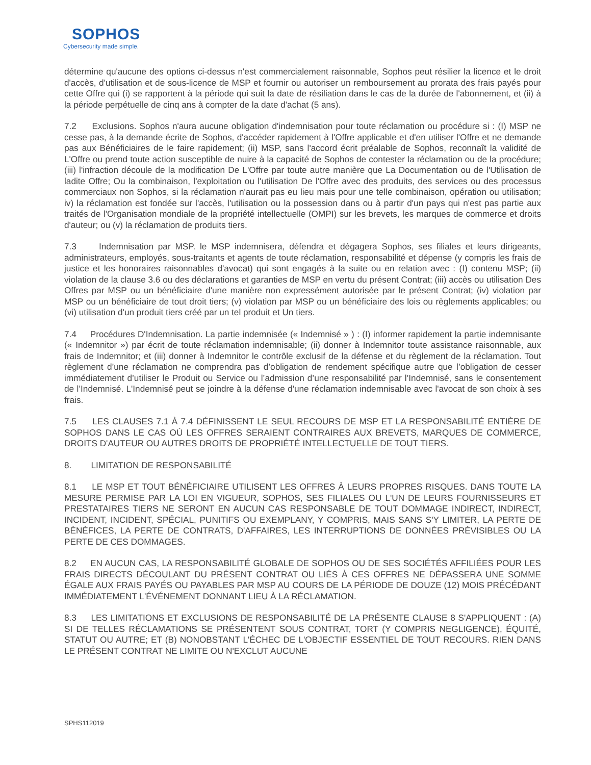SOPHOS
Cybersecurity made simple.
détermine qu'aucune des options ci-dessus n'est commercialement raisonnable, Sophos peut résilier la licence et le droit d'accès, d'utilisation et de sous-licence de MSP et fournir ou autoriser un remboursement au prorata des frais payés pour cette Offre qui (i) se rapportent à la période qui suit la date de résiliation dans le cas de la durée de l'abonnement, et (ii) à la période perpétuelle de cinq ans à compter de la date d'achat (5 ans).
7.2 Exclusions. Sophos n'aura aucune obligation d'indemnisation pour toute réclamation ou procédure si : (I) MSP ne cesse pas, à la demande écrite de Sophos, d'accéder rapidement à l'Offre applicable et d'en utiliser l'Offre et ne demande pas aux Bénéficiaires de le faire rapidement; (ii) MSP, sans l'accord écrit préalable de Sophos, reconnaît la validité de L'Offre ou prend toute action susceptible de nuire à la capacité de Sophos de contester la réclamation ou de la procédure; (iii) l'infraction découle de la modification De L'Offre par toute autre manière que La Documentation ou de l'Utilisation de ladite Offre; Ou la combinaison, l'exploitation ou l'utilisation De l'Offre avec des produits, des services ou des processus commerciaux non Sophos, si la réclamation n'aurait pas eu lieu mais pour une telle combinaison, opération ou utilisation; iv) la réclamation est fondée sur l'accès, l'utilisation ou la possession dans ou à partir d'un pays qui n'est pas partie aux traités de l'Organisation mondiale de la propriété intellectuelle (OMPI) sur les brevets, les marques de commerce et droits d'auteur; ou (v) la réclamation de produits tiers.
7.3 Indemnisation par MSP. le MSP indemnisera, défendra et dégagera Sophos, ses filiales et leurs dirigeants, administrateurs, employés, sous-traitants et agents de toute réclamation, responsabilité et dépense (y compris les frais de justice et les honoraires raisonnables d'avocat) qui sont engagés à la suite ou en relation avec : (I) contenu MSP; (ii) violation de la clause 3.6 ou des déclarations et garanties de MSP en vertu du présent Contrat; (iii) accès ou utilisation Des Offres par MSP ou un bénéficiaire d'une manière non expressément autorisée par le présent Contrat; (iv) violation par MSP ou un bénéficiaire de tout droit tiers; (v) violation par MSP ou un bénéficiaire des lois ou règlements applicables; ou (vi) utilisation d'un produit tiers créé par un tel produit et Un tiers.
7.4 Procédures D'Indemnisation. La partie indemnisée (« Indemnisé » ) : (I) informer rapidement la partie indemnisante (« Indemnitor ») par écrit de toute réclamation indemnisable; (ii) donner à Indemnitor toute assistance raisonnable, aux frais de Indemnitor; et (iii) donner à Indemnitor le contrôle exclusif de la défense et du règlement de la réclamation. Tout règlement d’une réclamation ne comprendra pas d’obligation de rendement spécifique autre que l’obligation de cesser immédiatement d’utiliser le Produit ou Service ou l’admission d’une responsabilité par l’Indemnisé, sans le consentement de l’Indemnisé. L'Indemnisé peut se joindre à la défense d'une réclamation indemnisable avec l'avocat de son choix à ses frais.
7.5 LES CLAUSES 7.1 À 7.4 DÉFINISSENT LE SEUL RECOURS DE MSP ET LA RESPONSABILITÉ ENTIÈRE DE SOPHOS DANS LE CAS OÙ LES OFFRES SERAIENT CONTRAIRES AUX BREVETS, MARQUES DE COMMERCE, DROITS D'AUTEUR OU AUTRES DROITS DE PROPRIÉTÉ INTELLECTUELLE DE TOUT TIERS.
8. LIMITATION DE RESPONSABILITÉ
8.1 LE MSP ET TOUT BÉNÉFICIAIRE UTILISENT LES OFFRES À LEURS PROPRES RISQUES. DANS TOUTE LA MESURE PERMISE PAR LA LOI EN VIGUEUR, SOPHOS, SES FILIALES OU L'UN DE LEURS FOURNISSEURS ET PRESTATAIRES TIERS NE SERONT EN AUCUN CAS RESPONSABLE DE TOUT DOMMAGE INDIRECT, INDIRECT, INCIDENT, INCIDENT, SPÉCIAL, PUNITIFS OU EXEMPLANY, Y COMPRIS, MAIS SANS S'Y LIMITER, LA PERTE DE BÉNÉFICES, LA PERTE DE CONTRATS, D'AFFAIRES, LES INTERRUPTIONS DE DONNÉES PRÉVISIBLES OU LA PERTE DE CES DOMMAGES.
8.2 EN AUCUN CAS, LA RESPONSABILITÉ GLOBALE DE SOPHOS OU DE SES SOCIÉTÉS AFFILIÉES POUR LES FRAIS DIRECTS DÉCOULANT DU PRÉSENT CONTRAT OU LIÉS À CES OFFRES NE DÉPASSERA UNE SOMME ÉGALE AUX FRAIS PAYÉS OU PAYABLES PAR MSP AU COURS DE LA PÉRIODE DE DOUZE (12) MOIS PRÉCÉDANT IMMÉDIATEMENT L'ÉVÉNEMENT DONNANT LIEU À LA RÉCLAMATION.
8.3 LES LIMITATIONS ET EXCLUSIONS DE RESPONSABILITÉ DE LA PRÉSENTE CLAUSE 8 S'APPLIQUENT : (A) SI DE TELLES RÉCLAMATIONS SE PRÉSENTENT SOUS CONTRAT, TORT (Y COMPRIS NEGLIGENCE), ÉQUITÉ, STATUT OU AUTRE; ET (B) NONOBSTANT L'ÉCHEC DE L'OBJECTIF ESSENTIEL DE TOUT RECOURS. RIEN DANS LE PRÉSENT CONTRAT NE LIMITE OU N'EXCLUT AUCUNE
SPHS112019